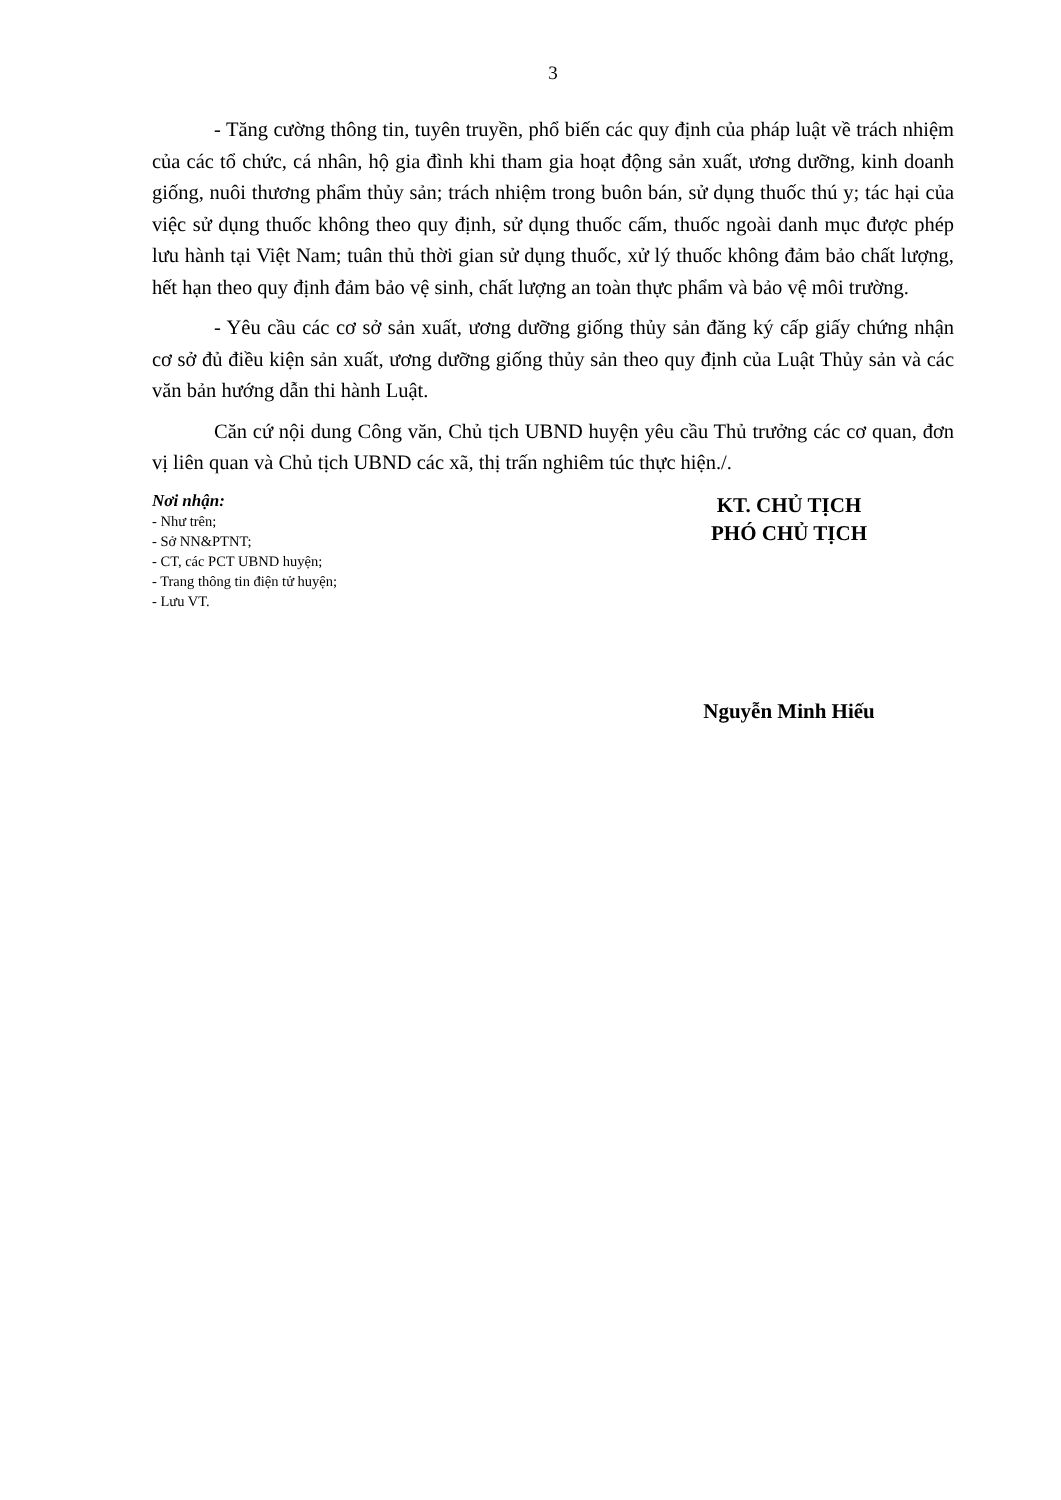3
- Tăng cường thông tin, tuyên truyền, phổ biến các quy định của pháp luật về trách nhiệm của các tổ chức, cá nhân, hộ gia đình khi tham gia hoạt động sản xuất, ương dưỡng, kinh doanh giống, nuôi thương phẩm thủy sản; trách nhiệm trong buôn bán, sử dụng thuốc thú y; tác hại của việc sử dụng thuốc không theo quy định, sử dụng thuốc cấm, thuốc ngoài danh mục được phép lưu hành tại Việt Nam; tuân thủ thời gian sử dụng thuốc, xử lý thuốc không đảm bảo chất lượng, hết hạn theo quy định đảm bảo vệ sinh, chất lượng an toàn thực phẩm và bảo vệ môi trường.
- Yêu cầu các cơ sở sản xuất, ương dưỡng giống thủy sản đăng ký cấp giấy chứng nhận cơ sở đủ điều kiện sản xuất, ương dưỡng giống thủy sản theo quy định của Luật Thủy sản và các văn bản hướng dẫn thi hành Luật.
Căn cứ nội dung Công văn, Chủ tịch UBND huyện yêu cầu Thủ trưởng các cơ quan, đơn vị liên quan và Chủ tịch UBND các xã, thị trấn nghiêm túc thực hiện./.
Nơi nhận:
- Như trên;
- Sở NN&PTNT;
- CT, các PCT UBND huyện;
- Trang thông tin điện tử huyện;
- Lưu VT.
KT. CHỦ TỊCH
PHÓ CHỦ TỊCH
Nguyễn Minh Hiếu